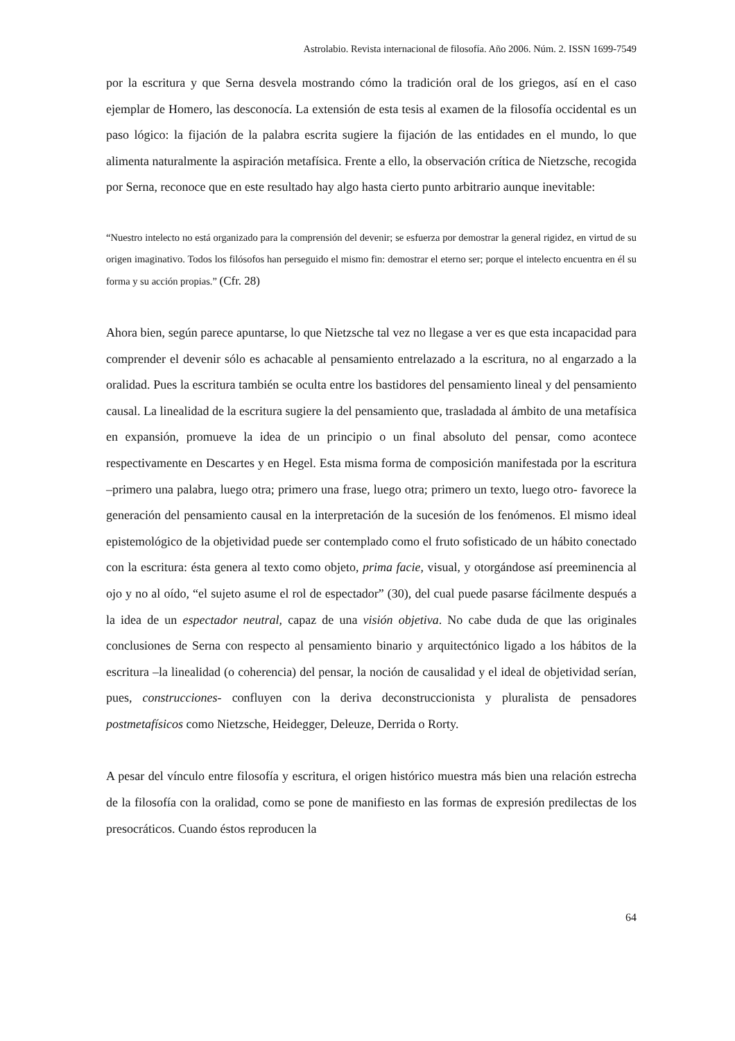Astrolabio. Revista internacional de filosofía. Año 2006. Núm. 2. ISSN 1699-7549
por la escritura y que Serna desvela mostrando cómo la tradición oral de los griegos, así en el caso ejemplar de Homero, las desconocía. La extensión de esta tesis al examen de la filosofía occidental es un paso lógico: la fijación de la palabra escrita sugiere la fijación de las entidades en el mundo, lo que alimenta naturalmente la aspiración metafísica. Frente a ello, la observación crítica de Nietzsche, recogida por Serna, reconoce que en este resultado hay algo hasta cierto punto arbitrario aunque inevitable:
“Nuestro intelecto no está organizado para la comprensión del devenir; se esfuerza por demostrar la general rigidez, en virtud de su origen imaginativo. Todos los filósofos han perseguido el mismo fin: demostrar el eterno ser; porque el intelecto encuentra en él su forma y su acción propias.” (Cfr. 28)
Ahora bien, según parece apuntarse, lo que Nietzsche tal vez no llegase a ver es que esta incapacidad para comprender el devenir sólo es achacable al pensamiento entrelazado a la escritura, no al engarzado a la oralidad. Pues la escritura también se oculta entre los bastidores del pensamiento lineal y del pensamiento causal. La linealidad de la escritura sugiere la del pensamiento que, trasladada al ámbito de una metafísica en expansión, promueve la idea de un principio o un final absoluto del pensar, como acontece respectivamente en Descartes y en Hegel. Esta misma forma de composición manifestada por la escritura –primero una palabra, luego otra; primero una frase, luego otra; primero un texto, luego otro- favorece la generación del pensamiento causal en la interpretación de la sucesión de los fenómenos. El mismo ideal epistemológico de la objetividad puede ser contemplado como el fruto sofisticado de un hábito conectado con la escritura: ésta genera al texto como objeto, prima facie, visual, y otorgándose así preeminencia al ojo y no al oído, “el sujeto asume el rol de espectador” (30), del cual puede pasarse fácilmente después a la idea de un espectador neutral, capaz de una visión objetiva. No cabe duda de que las originales conclusiones de Serna con respecto al pensamiento binario y arquitectónico ligado a los hábitos de la escritura –la linealidad (o coherencia) del pensar, la noción de causalidad y el ideal de objetividad serían, pues, construcciones- confluyen con la deriva deconstruccionista y pluralista de pensadores postmetafísicos como Nietzsche, Heidegger, Deleuze, Derrida o Rorty.
A pesar del vínculo entre filosofía y escritura, el origen histórico muestra más bien una relación estrecha de la filosofía con la oralidad, como se pone de manifiesto en las formas de expresión predilectas de los presocráticos. Cuando éstos reproducen la
64